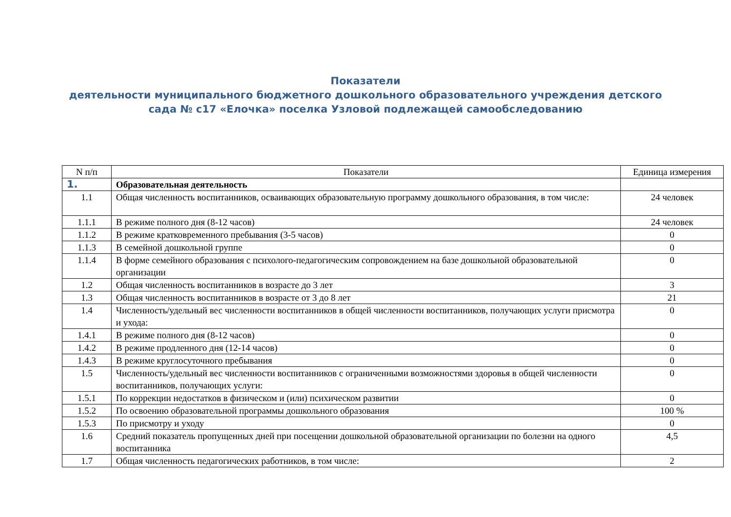Показатели
деятельности муниципального бюджетного дошкольного образовательного учреждения детского сада № с17 «Елочка» поселка Узловой подлежащей самообследованию
| N п/п | Показатели | Единица измерения |
| --- | --- | --- |
| 1. | Образовательная деятельность | |
| 1.1 | Общая численность воспитанников, осваивающих образовательную программу дошкольного образования, в том числе: | 24 человек |
| 1.1.1 | В режиме полного дня (8-12 часов) | 24 человек |
| 1.1.2 | В режиме кратковременного пребывания (3-5 часов) | 0 |
| 1.1.3 | В семейной дошкольной группе | 0 |
| 1.1.4 | В форме семейного образования с психолого-педагогическим сопровождением на базе дошкольной образовательной организации | 0 |
| 1.2 | Общая численность воспитанников в возрасте до 3 лет | 3 |
| 1.3 | Общая численность воспитанников в возрасте от 3 до 8 лет | 21 |
| 1.4 | Численность/удельный вес численности воспитанников в общей численности воспитанников, получающих услуги присмотра и ухода: | 0 |
| 1.4.1 | В режиме полного дня (8-12 часов) | 0 |
| 1.4.2 | В режиме продленного дня (12-14 часов) | 0 |
| 1.4.3 | В режиме круглосуточного пребывания | 0 |
| 1.5 | Численность/удельный вес численности воспитанников с ограниченными возможностями здоровья в общей численности воспитанников, получающих услуги: | 0 |
| 1.5.1 | По коррекции недостатков в физическом и (или) психическом развитии | 0 |
| 1.5.2 | По освоению образовательной программы дошкольного образования | 100 % |
| 1.5.3 | По присмотру и уходу | 0 |
| 1.6 | Средний показатель пропущенных дней при посещении дошкольной образовательной организации по болезни на одного воспитанника | 4,5 |
| 1.7 | Общая численность педагогических работников, в том числе: | 2 |